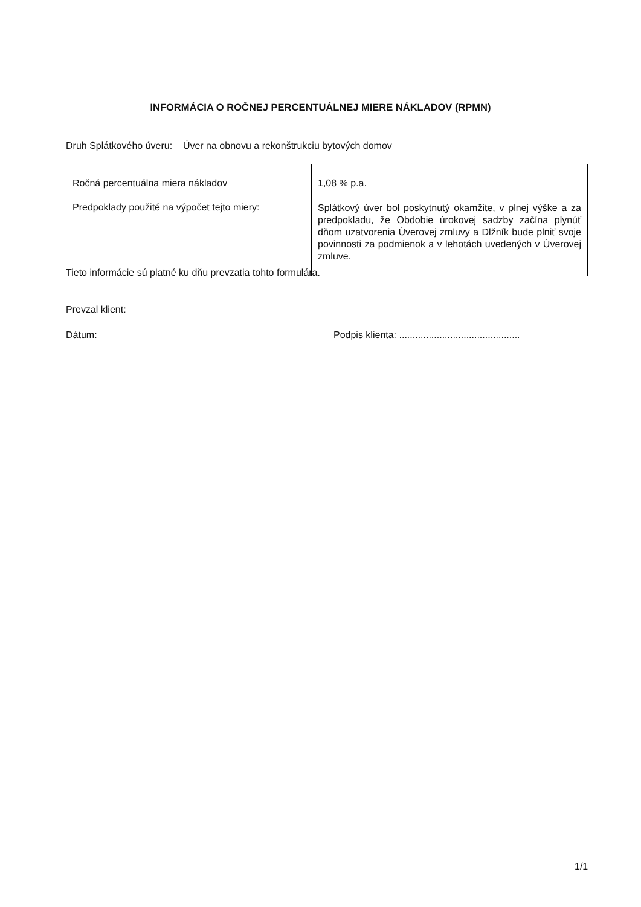INFORMÁCIA O ROČNEJ PERCENTUÁLNEJ MIERE NÁKLADOV (RPMN)
Druh Splátkového úveru: Úver na obnovu a rekonštrukciu bytových domov
| Ročná percentuálna miera nákladov Predpoklady použité na výpočet tejto miery: | 1,08 % p.a. Splátkový úver bol poskytnutý okamžite, v plnej výške a za predpokladu, že Obdobie úrokovej sadzby začína plynúť dňom uzatvorenia Úverovej zmluvy a Dlžník bude plniť svoje povinnosti za podmienok a v lehotách uvedených v Úverovej zmluve. |
Tieto informácie sú platné ku dňu prevzatia tohto formulára.
Prevzal klient:
Dátum:
Podpis klienta: .............................................
1/1